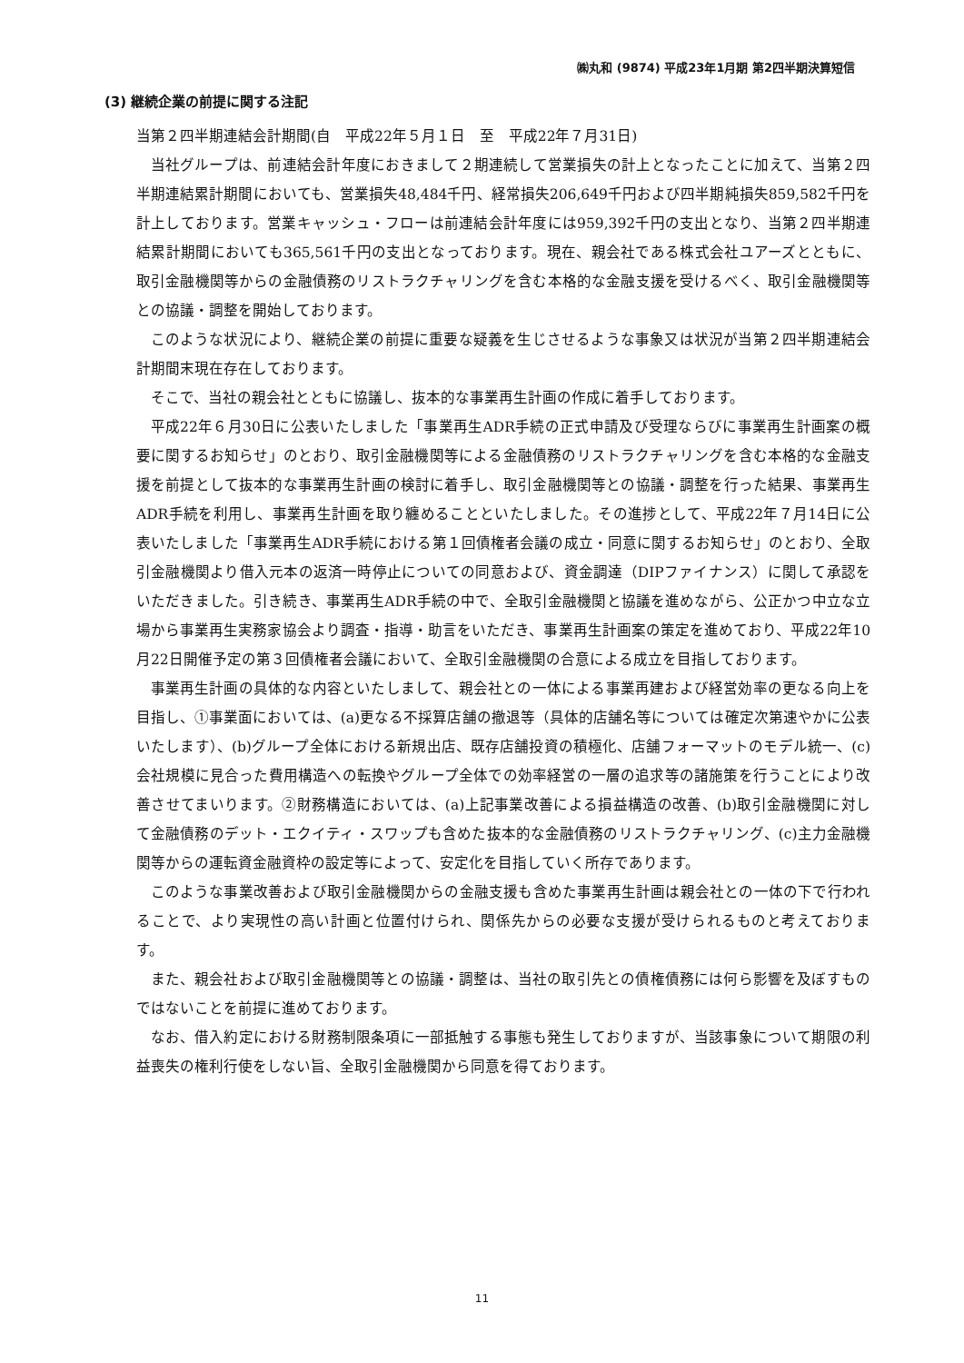㈱丸和 (9874) 平成23年1月期 第2四半期決算短信
(3) 継続企業の前提に関する注記
当第２四半期連結会計期間(自　平成22年５月１日　至　平成22年７月31日)
当社グループは、前連結会計年度におきまして２期連続して営業損失の計上となったことに加えて、当第２四半期連結累計期間においても、営業損失48,484千円、経常損失206,649千円および四半期純損失859,582千円を計上しております。営業キャッシュ・フローは前連結会計年度には959,392千円の支出となり、当第２四半期連結累計期間においても365,561千円の支出となっております。現在、親会社である株式会社ユアーズとともに、取引金融機関等からの金融債務のリストラクチャリングを含む本格的な金融支援を受けるべく、取引金融機関等との協議・調整を開始しております。
このような状況により、継続企業の前提に重要な疑義を生じさせるような事象又は状況が当第２四半期連結会計期間末現在存在しております。
そこで、当社の親会社とともに協議し、抜本的な事業再生計画の作成に着手しております。
平成22年６月30日に公表いたしました「事業再生ADR手続の正式申請及び受理ならびに事業再生計画案の概要に関するお知らせ」のとおり、取引金融機関等による金融債務のリストラクチャリングを含む本格的な金融支援を前提として抜本的な事業再生計画の検討に着手し、取引金融機関等との協議・調整を行った結果、事業再生ADR手続を利用し、事業再生計画を取り纏めることといたしました。その進捗として、平成22年７月14日に公表いたしました「事業再生ADR手続における第１回債権者会議の成立・同意に関するお知らせ」のとおり、全取引金融機関より借入元本の返済一時停止についての同意および、資金調達（DIPファイナンス）に関して承認をいただきました。引き続き、事業再生ADR手続の中で、全取引金融機関と協議を進めながら、公正かつ中立な立場から事業再生実務家協会より調査・指導・助言をいただき、事業再生計画案の策定を進めており、平成22年10月22日開催予定の第３回債権者会議において、全取引金融機関の合意による成立を目指しております。
事業再生計画の具体的な内容といたしまして、親会社との一体による事業再建および経営効率の更なる向上を目指し、①事業面においては、(a)更なる不採算店舗の撤退等（具体的店舗名等については確定次第速やかに公表いたします）、(b)グループ全体における新規出店、既存店舗投資の積極化、店舗フォーマットのモデル統一、(c)会社規模に見合った費用構造への転換やグループ全体での効率経営の一層の追求等の諸施策を行うことにより改善させてまいります。②財務構造においては、(a)上記事業改善による損益構造の改善、(b)取引金融機関に対して金融債務のデット・エクイティ・スワップも含めた抜本的な金融債務のリストラクチャリング、(c)主力金融機関等からの運転資金融資枠の設定等によって、安定化を目指していく所存であります。
このような事業改善および取引金融機関からの金融支援も含めた事業再生計画は親会社との一体の下で行われることで、より実現性の高い計画と位置付けられ、関係先からの必要な支援が受けられるものと考えております。
また、親会社および取引金融機関等との協議・調整は、当社の取引先との債権債務には何ら影響を及ぼすものではないことを前提に進めております。
なお、借入約定における財務制限条項に一部抵触する事態も発生しておりますが、当該事象について期限の利益喪失の権利行使をしない旨、全取引金融機関から同意を得ております。
11